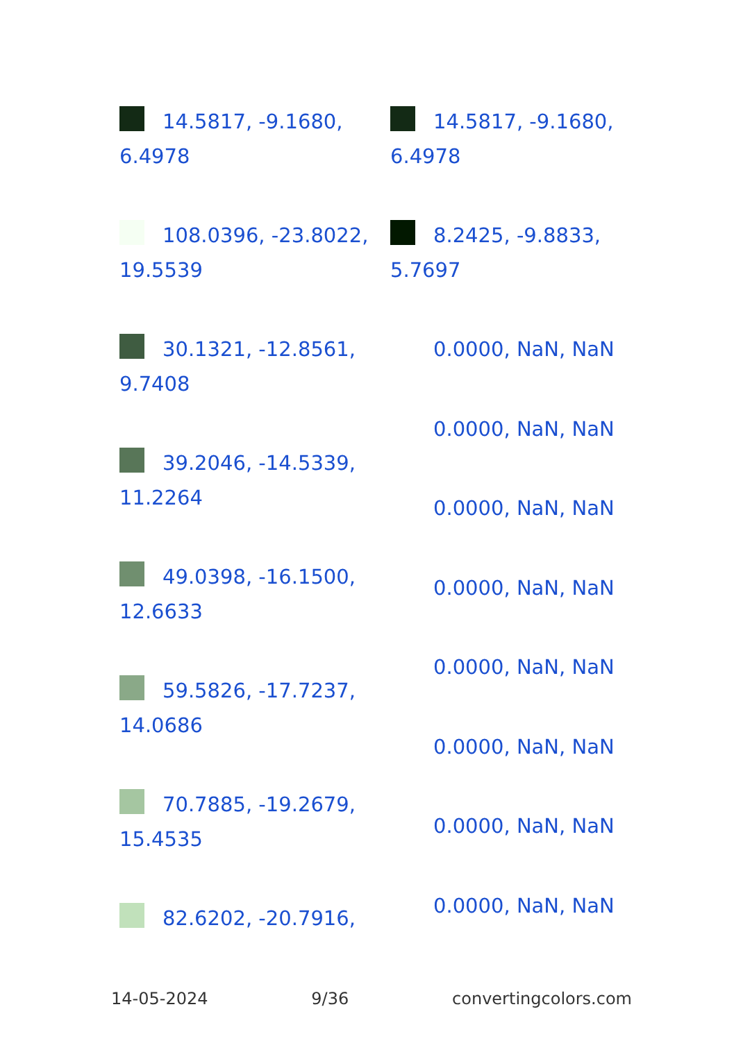14.5817, -9.1680, 6.4978
108.0396, -23.8022, 19.5539
30.1321, -12.8561, 9.7408
39.2046, -14.5339, 11.2264
49.0398, -16.1500, 12.6633
59.5826, -17.7237, 14.0686
70.7885, -19.2679, 15.4535
82.6202, -20.7916,
14.5817, -9.1680, 6.4978
8.2425, -9.8833, 5.7697
0.0000, NaN, NaN
0.0000, NaN, NaN
0.0000, NaN, NaN
0.0000, NaN, NaN
0.0000, NaN, NaN
0.0000, NaN, NaN
0.0000, NaN, NaN
0.0000, NaN, NaN
14-05-2024 9/36 convertingcolors.com